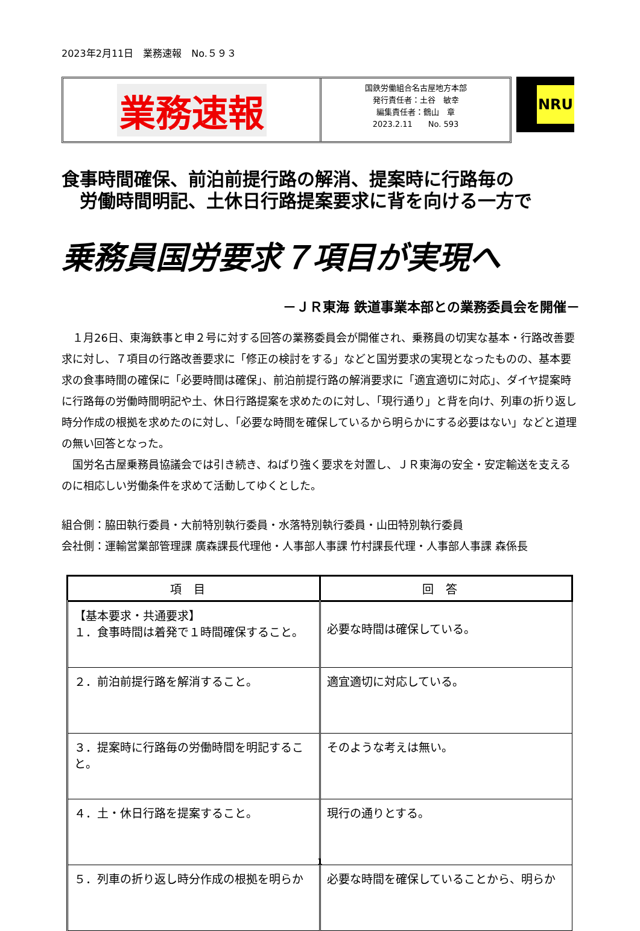2023年2月11日　業務速報　No.５９３
業務速報
国鉄労働組合名古屋地方本部
発行責任者：土谷　敏幸
編集責任者：鶴山　章
2023.2.11　　No. 593
NRU
食事時間確保、前泊前提行路の解消、提案時に行路毎の
　労働時間明記、土休日行路提案要求に背を向ける一方で
乗務員国労要求７項目が実現へ
－ＪＲ東海 鉄道事業本部との業務委員会を開催－
　１月26日、東海鉄事と申２号に対する回答の業務委員会が開催され、乗務員の切実な基本・行路改善要求に対し、７項目の行路改善要求に「修正の検討をする」などと国労要求の実現となったものの、基本要求の食事時間の確保に「必要時間は確保」、前泊前提行路の解消要求に「適宜適切に対応」、ダイヤ提案時に行路毎の労働時間明記や土、休日行路提案を求めたのに対し、「現行通り」と背を向け、列車の折り返し時分作成の根拠を求めたのに対し、「必要な時間を確保しているから明らかにする必要はない」などと道理の無い回答となった。
　国労名古屋乗務員協議会では引き続き、ねばり強く要求を対置し、ＪＲ東海の安全・安定輸送を支えるのに相応しい労働条件を求めて活動してゆくとした。
組合側：脇田執行委員・大前特別執行委員・水落特別執行委員・山田特別執行委員
会社側：運輸営業部管理課 廣森課長代理他・人事部人事課 竹村課長代理・人事部人事課 森係長
| 項目 | 回答 |
| --- | --- |
| 【基本要求・共通要求】 １．食事時間は着発で１時間確保すること。 | 必要な時間は確保している。 |
| ２．前泊前提行路を解消すること。 | 適宜適切に対応している。 |
| ３．提案時に行路毎の労働時間を明記すること。 | そのような考えは無い。 |
| ４．土・休日行路を提案すること。 | 現行の通りとする。 |
| ５．列車の折り返し時分作成の根拠を明らか | 必要な時間を確保していることから、明らか |
1